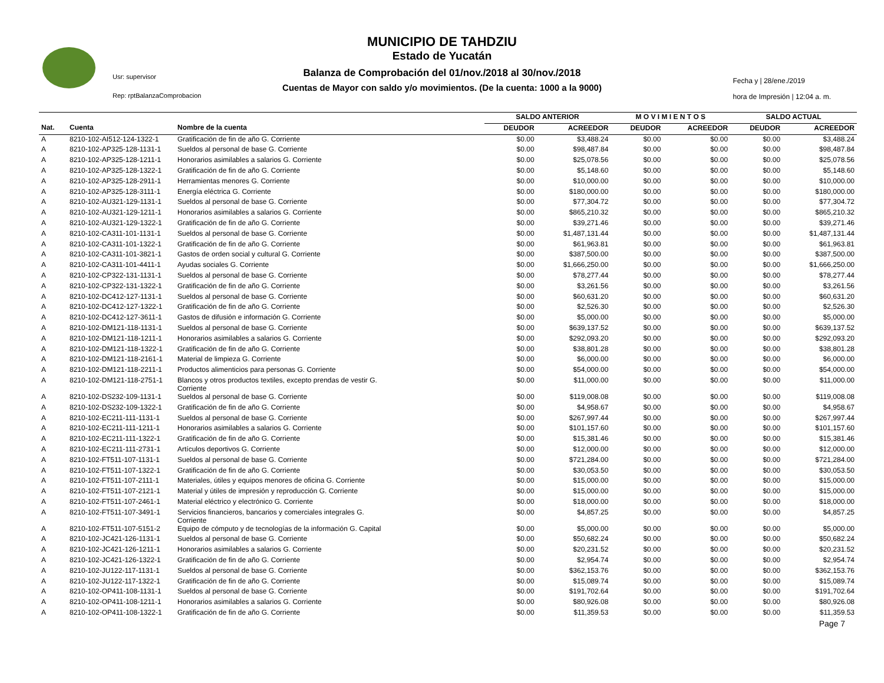Usr: supervisor
Rep: rptBalanzaComprobacion
MUNICIPIO DE TAHDZIU
Estado de Yucatán
Balanza de Comprobación del 01/nov./2018 al 30/nov./2018
Cuentas de Mayor con saldo y/o movimientos. (De la cuenta: 1000 a la 9000)
Fecha y | 28/ene./2019
hora de Impresión | 12:04 a. m.
| | | | SALDO ANTERIOR | | M O V I M I E N T O S | | SALDO ACTUAL | |
| --- | --- | --- | --- | --- | --- | --- | --- | --- |
| Nat. | Cuenta | Nombre de la cuenta | DEUDOR | ACREEDOR | DEUDOR | ACREEDOR | DEUDOR | ACREEDOR |
| A | 8210-102-AI512-124-1322-1 | Gratificación de fin de año G. Corriente | $0.00 | $3,488.24 | $0.00 | $0.00 | $0.00 | $3,488.24 |
| A | 8210-102-AP325-128-1131-1 | Sueldos al personal de base G. Corriente | $0.00 | $98,487.84 | $0.00 | $0.00 | $0.00 | $98,487.84 |
| A | 8210-102-AP325-128-1211-1 | Honorarios asimilables a salarios G. Corriente | $0.00 | $25,078.56 | $0.00 | $0.00 | $0.00 | $25,078.56 |
| A | 8210-102-AP325-128-1322-1 | Gratificación de fin de año G. Corriente | $0.00 | $5,148.60 | $0.00 | $0.00 | $0.00 | $5,148.60 |
| A | 8210-102-AP325-128-2911-1 | Herramientas menores G. Corriente | $0.00 | $10,000.00 | $0.00 | $0.00 | $0.00 | $10,000.00 |
| A | 8210-102-AP325-128-3111-1 | Energía eléctrica G. Corriente | $0.00 | $180,000.00 | $0.00 | $0.00 | $0.00 | $180,000.00 |
| A | 8210-102-AU321-129-1131-1 | Sueldos al personal de base G. Corriente | $0.00 | $77,304.72 | $0.00 | $0.00 | $0.00 | $77,304.72 |
| A | 8210-102-AU321-129-1211-1 | Honorarios asimilables a salarios G. Corriente | $0.00 | $865,210.32 | $0.00 | $0.00 | $0.00 | $865,210.32 |
| A | 8210-102-AU321-129-1322-1 | Gratificación de fin de año G. Corriente | $0.00 | $39,271.46 | $0.00 | $0.00 | $0.00 | $39,271.46 |
| A | 8210-102-CA311-101-1131-1 | Sueldos al personal de base G. Corriente | $0.00 | $1,487,131.44 | $0.00 | $0.00 | $0.00 | $1,487,131.44 |
| A | 8210-102-CA311-101-1322-1 | Gratificación de fin de año G. Corriente | $0.00 | $61,963.81 | $0.00 | $0.00 | $0.00 | $61,963.81 |
| A | 8210-102-CA311-101-3821-1 | Gastos de orden social y cultural G. Corriente | $0.00 | $387,500.00 | $0.00 | $0.00 | $0.00 | $387,500.00 |
| A | 8210-102-CA311-101-4411-1 | Ayudas sociales G. Corriente | $0.00 | $1,666,250.00 | $0.00 | $0.00 | $0.00 | $1,666,250.00 |
| A | 8210-102-CP322-131-1131-1 | Sueldos al personal de base G. Corriente | $0.00 | $78,277.44 | $0.00 | $0.00 | $0.00 | $78,277.44 |
| A | 8210-102-CP322-131-1322-1 | Gratificación de fin de año G. Corriente | $0.00 | $3,261.56 | $0.00 | $0.00 | $0.00 | $3,261.56 |
| A | 8210-102-DC412-127-1131-1 | Sueldos al personal de base G. Corriente | $0.00 | $60,631.20 | $0.00 | $0.00 | $0.00 | $60,631.20 |
| A | 8210-102-DC412-127-1322-1 | Gratificación de fin de año G. Corriente | $0.00 | $2,526.30 | $0.00 | $0.00 | $0.00 | $2,526.30 |
| A | 8210-102-DC412-127-3611-1 | Gastos de difusión e información G. Corriente | $0.00 | $5,000.00 | $0.00 | $0.00 | $0.00 | $5,000.00 |
| A | 8210-102-DM121-118-1131-1 | Sueldos al personal de base G. Corriente | $0.00 | $639,137.52 | $0.00 | $0.00 | $0.00 | $639,137.52 |
| A | 8210-102-DM121-118-1211-1 | Honorarios asimilables a salarios G. Corriente | $0.00 | $292,093.20 | $0.00 | $0.00 | $0.00 | $292,093.20 |
| A | 8210-102-DM121-118-1322-1 | Gratificación de fin de año G. Corriente | $0.00 | $38,801.28 | $0.00 | $0.00 | $0.00 | $38,801.28 |
| A | 8210-102-DM121-118-2161-1 | Material de limpieza G. Corriente | $0.00 | $6,000.00 | $0.00 | $0.00 | $0.00 | $6,000.00 |
| A | 8210-102-DM121-118-2211-1 | Productos alimenticios para personas G. Corriente | $0.00 | $54,000.00 | $0.00 | $0.00 | $0.00 | $54,000.00 |
| A | 8210-102-DM121-118-2751-1 | Blancos y otros productos textiles, excepto prendas de vestir G. Corriente | $0.00 | $11,000.00 | $0.00 | $0.00 | $0.00 | $11,000.00 |
| A | 8210-102-DS232-109-1131-1 | Sueldos al personal de base G. Corriente | $0.00 | $119,008.08 | $0.00 | $0.00 | $0.00 | $119,008.08 |
| A | 8210-102-DS232-109-1322-1 | Gratificación de fin de año G. Corriente | $0.00 | $4,958.67 | $0.00 | $0.00 | $0.00 | $4,958.67 |
| A | 8210-102-EC211-111-1131-1 | Sueldos al personal de base G. Corriente | $0.00 | $267,997.44 | $0.00 | $0.00 | $0.00 | $267,997.44 |
| A | 8210-102-EC211-111-1211-1 | Honorarios asimilables a salarios G. Corriente | $0.00 | $101,157.60 | $0.00 | $0.00 | $0.00 | $101,157.60 |
| A | 8210-102-EC211-111-1322-1 | Gratificación de fin de año G. Corriente | $0.00 | $15,381.46 | $0.00 | $0.00 | $0.00 | $15,381.46 |
| A | 8210-102-EC211-111-2731-1 | Artículos deportivos G. Corriente | $0.00 | $12,000.00 | $0.00 | $0.00 | $0.00 | $12,000.00 |
| A | 8210-102-FT511-107-1131-1 | Sueldos al personal de base G. Corriente | $0.00 | $721,284.00 | $0.00 | $0.00 | $0.00 | $721,284.00 |
| A | 8210-102-FT511-107-1322-1 | Gratificación de fin de año G. Corriente | $0.00 | $30,053.50 | $0.00 | $0.00 | $0.00 | $30,053.50 |
| A | 8210-102-FT511-107-2111-1 | Materiales, útiles y equipos menores de oficina G. Corriente | $0.00 | $15,000.00 | $0.00 | $0.00 | $0.00 | $15,000.00 |
| A | 8210-102-FT511-107-2121-1 | Material y útiles de impresión y reproducción G. Corriente | $0.00 | $15,000.00 | $0.00 | $0.00 | $0.00 | $15,000.00 |
| A | 8210-102-FT511-107-2461-1 | Material eléctrico y electrónico G. Corriente | $0.00 | $18,000.00 | $0.00 | $0.00 | $0.00 | $18,000.00 |
| A | 8210-102-FT511-107-3491-1 | Servicios financieros, bancarios y comerciales integrales G. Corriente | $0.00 | $4,857.25 | $0.00 | $0.00 | $0.00 | $4,857.25 |
| A | 8210-102-FT511-107-5151-2 | Equipo de cómputo y de tecnologías de la información G. Capital | $0.00 | $5,000.00 | $0.00 | $0.00 | $0.00 | $5,000.00 |
| A | 8210-102-JC421-126-1131-1 | Sueldos al personal de base G. Corriente | $0.00 | $50,682.24 | $0.00 | $0.00 | $0.00 | $50,682.24 |
| A | 8210-102-JC421-126-1211-1 | Honorarios asimilables a salarios G. Corriente | $0.00 | $20,231.52 | $0.00 | $0.00 | $0.00 | $20,231.52 |
| A | 8210-102-JC421-126-1322-1 | Gratificación de fin de año G. Corriente | $0.00 | $2,954.74 | $0.00 | $0.00 | $0.00 | $2,954.74 |
| A | 8210-102-JU122-117-1131-1 | Sueldos al personal de base G. Corriente | $0.00 | $362,153.76 | $0.00 | $0.00 | $0.00 | $362,153.76 |
| A | 8210-102-JU122-117-1322-1 | Gratificación de fin de año G. Corriente | $0.00 | $15,089.74 | $0.00 | $0.00 | $0.00 | $15,089.74 |
| A | 8210-102-OP411-108-1131-1 | Sueldos al personal de base G. Corriente | $0.00 | $191,702.64 | $0.00 | $0.00 | $0.00 | $191,702.64 |
| A | 8210-102-OP411-108-1211-1 | Honorarios asimilables a salarios G. Corriente | $0.00 | $80,926.08 | $0.00 | $0.00 | $0.00 | $80,926.08 |
| A | 8210-102-OP411-108-1322-1 | Gratificación de fin de año G. Corriente | $0.00 | $11,359.53 | $0.00 | $0.00 | $0.00 | $11,359.53 |
Page 7